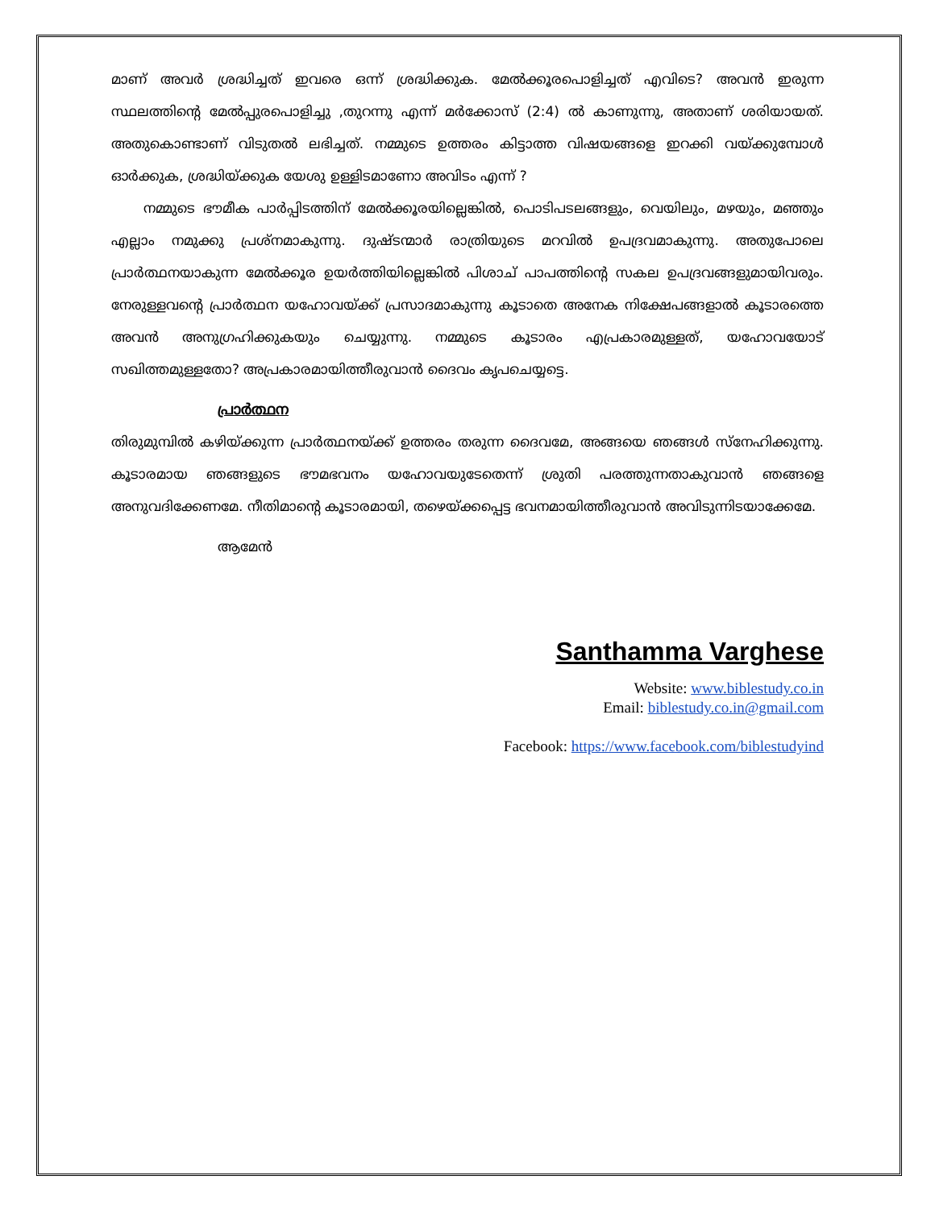മാണ് അവർ ശ്രദ്ധിച്ചത് ഇവരെ ഒന്ന് ശ്രദ്ധിക്കുക. മേൽക്കൂരപൊളിച്ചത് എവിടെ? അവൻ ഇരുന്ന സ്ഥലത്തിന്റെ മേൽപ്പുരപൊളിച്ചു ,തുറന്നു എന്ന് മർക്കോസ് (2:4) ൽ കാണുന്നു, അതാണ് ശരിയായത്. അതുകൊണ്ടാണ് വിടുതൽ ലഭിച്ചത്. നമ്മുടെ ഉത്തരം കിട്ടാത്ത വിഷയങ്ങളെ ഇറക്കി വയ്ക്കുമ്പോൾ ഓർക്കുക, ശ്രദ്ധിയ്ക്കുക യേശു ഉള്ളിടമാണോ അവിടം എന്ന് ?
നമ്മുടെ ഭൗമീക പാർപ്പിടത്തിന് മേൽക്കൂരയില്ലെങ്കിൽ, പൊടിപടലങ്ങളും, വെയിലും, മഴയും, മഞ്ഞും എല്ലാം നമുക്കു പ്രശ്നമാകുന്നു. ദുഷ്ടന്മാർ രാത്രിയുടെ മറവിൽ ഉപദ്രവമാകുന്നു. അതുപോലെ പ്രാർത്ഥനയാകുന്ന മേൽക്കൂര ഉയർത്തിയില്ലെങ്കിൽ പിശാച് പാപത്തിന്റെ സകല ഉപദ്രവങ്ങളുമായിവരും. നേരുള്ളവന്റെ പ്രാർത്ഥന യഹോവയ്ക്ക് പ്രസാദമാകുന്നു കൂടാതെ അനേക നിക്ഷേപങ്ങളാൽ കൂടാരത്തെ അവൻ അനുഗ്രഹിക്കുകയും ചെയ്യുന്നു. നമ്മുടെ കൂടാരം എപ്രകാരമുള്ളത്, യഹോവയോട് സഖിത്തമുള്ളതോ? അപ്രകാരമായിത്തീരുവാൻ ദൈവം കൃപചെയ്യട്ടെ.
പ്രാർത്ഥന
തിരുമുമ്പിൽ കഴിയ്ക്കുന്ന പ്രാർത്ഥനയ്ക്ക് ഉത്തരം തരുന്ന ദൈവമേ, അങ്ങയെ ഞങ്ങൾ സ്നേഹിക്കുന്നു. കൂടാരമായ ഞങ്ങളുടെ ഭൗമഭവനം യഹോവയുടേതെന്ന് ശ്രുതി പരത്തുന്നതാകുവാൻ ഞങ്ങളെ അനുവദിക്കേണമേ. നീതിമാന്റെ കൂടാരമായി, തഴെയ്ക്കപ്പെട്ട ഭവനമായിത്തീരുവാൻ അവിടുന്നിടയാക്കേമേ.
ആമേൻ
Santhamma Varghese
Website: www.biblestudy.co.in
Email: biblestudy.co.in@gmail.com
Facebook: https://www.facebook.com/biblestudyind